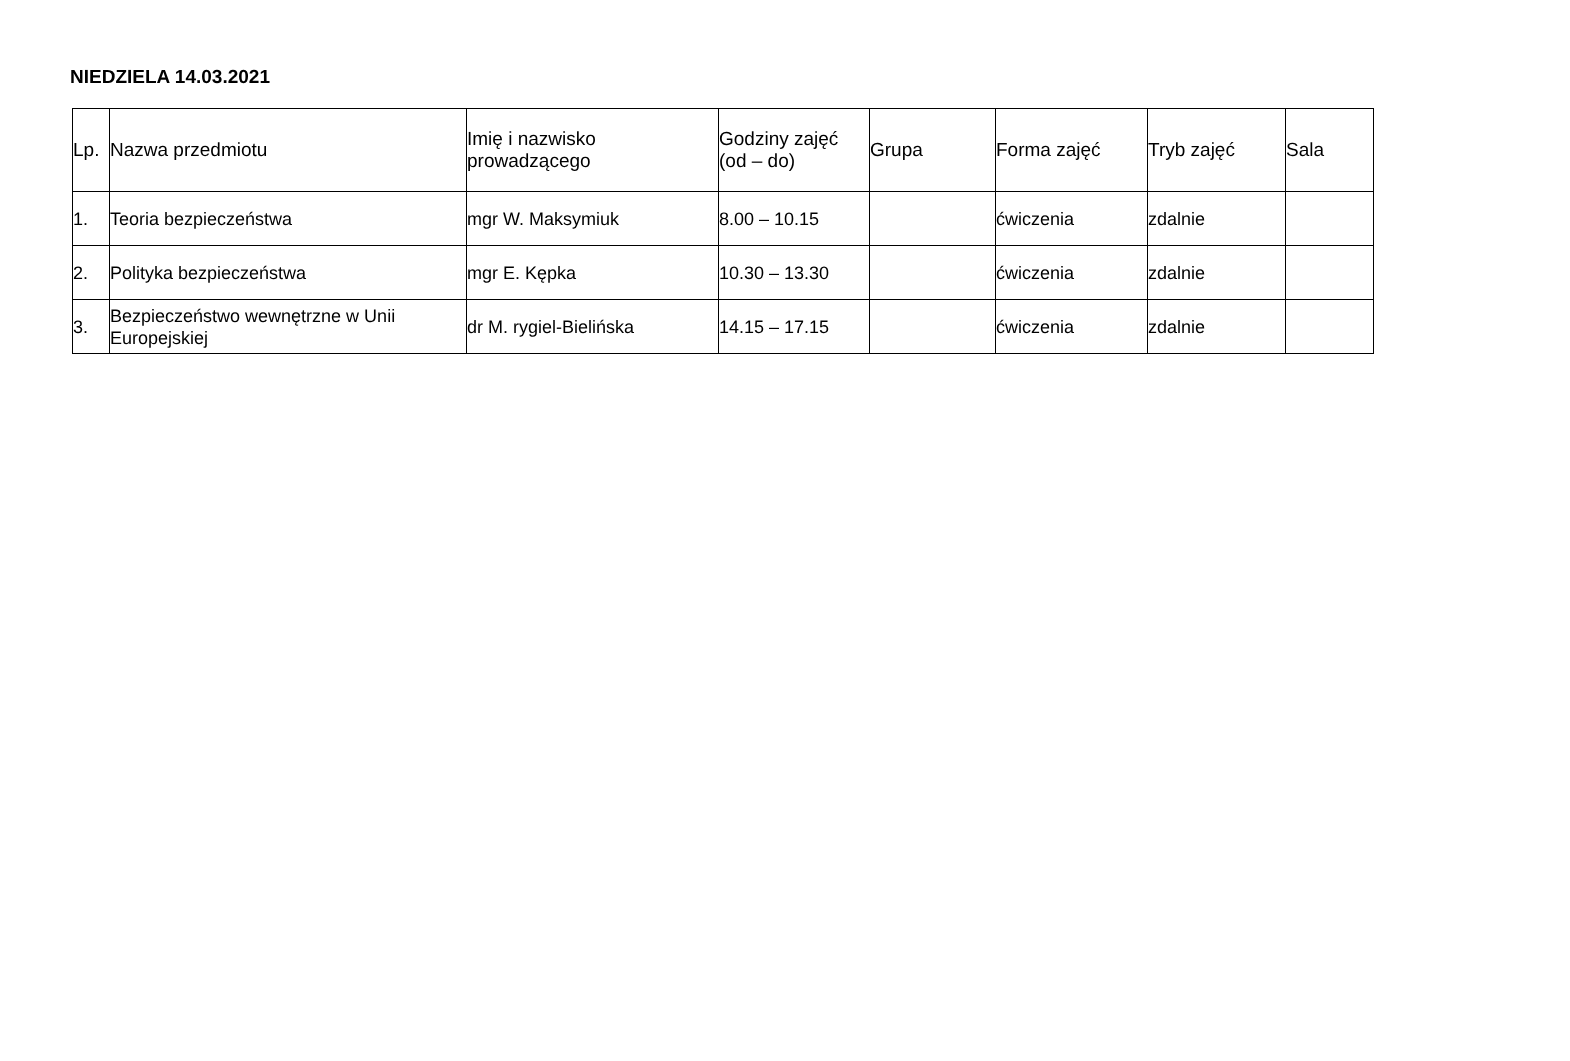NIEDZIELA 14.03.2021
| Lp. | Nazwa przedmiotu | Imię i nazwisko prowadzącego | Godziny zajęć (od – do) | Grupa | Forma zajęć | Tryb zajęć | Sala |
| --- | --- | --- | --- | --- | --- | --- | --- |
| 1. | Teoria bezpieczeństwa | mgr W. Maksymiuk | 8.00 – 10.15 | | ćwiczenia | zdalnie | |
| 2. | Polityka bezpieczeństwa | mgr E. Kępka | 10.30 – 13.30 | | ćwiczenia | zdalnie | |
| 3. | Bezpieczeństwo wewnętrzne w Unii Europejskiej | dr M. rygiel-Bielińska | 14.15 – 17.15 | | ćwiczenia | zdalnie | |